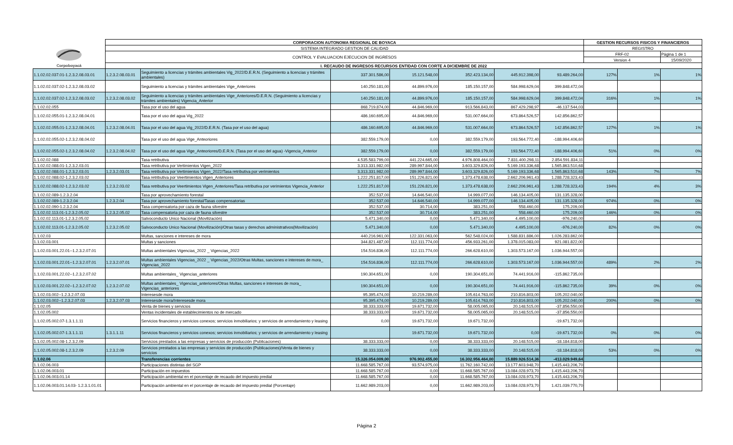| Corpoboyacá | CORPORACION AUTONOMA REGIONAL DE BOYACA | | | | | | | GESTION RECURSOS FISICOS Y FINANCIEROS | | |
| | SISTEMA INTEGRADO GESTION DE CALIDAD | | | | | | | REGISTRO | | |
| | CONTROL Y EVALUACION EJECUCION DE INGRESOS | | | | | | | FRF-02 | | Página 1 de 1 |
| | | | | | | | | Version 4 | | 15/09/2020 |
| | I. RECAUDO DE INGRESOS RECURSOS ENTIDAD CON CORTE A DICIEMBRE DE 2022 | | | | | | | | | |
| 1.1.02.02.037.01-1.2.3.2.08.03.01 | 1.2.3.2.08.03.01 | Seguimiento a licencias y trámites ambientales Vig_2022/D.E.R.N. (Seguimiento a licencias y trámites ambientales) | 337.301.586,00 | 15.121.548,00 | 352.423.134,00 | 445.912.398,00 | 93.489.264,00 | 127% | 1% | 1% |
| 1.1.02.02.037.02-1.2.3.2.08.03.02 | | Seguimiento a licencias y trámites ambientales Vige_Anteriores | 140.250.181,00 | 44.899.976,00 | 185.150.157,00 | 584.998.629,04 | 399.848.472,04 | | | |
| 1.1.02.02.037.02-1.2.3.2.08.03.02 | 1.2.3.2.08.03.02 | Seguimiento a licencias y trámites ambientales Vige_Anteriores/D.E.R.N. (Seguimiento a licencias y trámites ambientales) Vigencia_Anterior | 140.250.181,00 | 44.899.976,00 | 185.150.157,00 | 584.998.629,04 | 399.848.472,04 | 316% | 1% | 1% |
| 1.1.02.02.055 | | Tasa por el uso del agua | 868.719.874,00 | 44.846.969,00 | 913.566.843,00 | 867.429.298,97 | -46.137.544,03 | | | |
| 1.1.02.02.055.01-1.2.3.2.08.04.01 | | Tasa por el uso del agua Vig_2022 | 486.160.695,00 | 44.846.969,00 | 531.007.664,00 | 673.864.526,57 | 142.856.862,57 | | | |
| 1.1.02.02.055.01-1.2.3.2.08.04.01 | 1.2.3.2.08.04.01 | Tasa por el uso del agua Vig_2022/D.E.R.N. (Tasa por el uso del agua) | 486.160.695,00 | 44.846.969,00 | 531.007.664,00 | 673.864.526,57 | 142.856.862,57 | 127% | 1% | 1% |
| 1.1.02.02.055.02-1.2.3.2.08.04.02 | | Tasa por el uso del agua Vige_Anteoriores | 382.559.179,00 | 0,00 | 382.559.179,00 | 193.564.772,40 | -188.994.406,60 | | | |
| 1.1.02.02.055.02-1.2.3.2.08.04.02 | 1.2.3.2.08.04.02 | Tasa por el uso del agua Vige_Anteoriores/D.E.R.N. (Tasa por el uso del agua) -Vigencia_Anterior | 382.559.179,00 | 0,00 | 382.559.179,00 | 193.564.772,40 | -188.994.406,60 | 51% | 0% | 0% |
| 1.1.02.02.088 | | Tasa retributiva | 4.535.583.799,00 | 441.224.665,00 | 4.976.808.464,00 | 7.831.400.298,11 | 2.854.591.834,11 | | | |
| 1.1.02.02.088.01-1.2.3.2.03.01 | | Tasa retributiva por Vertimientos Vigen_2022 | 3.313.331.982,00 | 289.997.844,00 | 3.603.329.826,00 | 5.169.193.336,68 | 1.565.863.510,68 | | | |
| 1.1.02.02.088.01-1.2.3.2.03.01 | 1.2.3.2.03.01 | Tasa retributiva por Vertimientos Vigen_2022/Tasa retributiva por verimientos | 3.313.331.982,00 | 289.997.844,00 | 3.603.329.826,00 | 5.169.193.336,68 | 1.565.863.510,68 | 143% | 7% | 7% |
| 1.1.02.02.088.02-1.2.3.2.03.02 | | Tasa retributiva por Veertimientos Vigen_Anteriores | 1.222.251.817,00 | 151.226.821,00 | 1.373.478.638,00 | 2.662.206.961,43 | 1.288.728.323,43 | | | |
| 1.1.02.02.088.02-1.2.3.2.03.02 | 1.2.3.2.03.02 | Tasa retributiva por Veertimientos Vigen_Anteriores/Tasa retributiva por verimientos Vigencia_Anterior | 1.222.251.817,00 | 151.226.821,00 | 1.373.478.638,00 | 2.662.206.961,43 | 1.288.728.323,43 | 194% | 4% | 3% |
| 1.1.02.02.089-1.2.3.2.04 | | Tasa por aprovechamiento forestal | 352.537,00 | 14.646.540,00 | 14.999.077,00 | 146.134.405,00 | 131.135.328,00 | | | |
| 1.1.02.02.089-1.2.3.2.04 | 1.2.3.2.04 | Tasa por aprovechamiento forestal/Tasas compensatorias | 352.537,00 | 14.646.540,00 | 14.999.077,00 | 146.134.405,00 | 131.135.328,00 | 974% | 0% | 0% |
| 1.1.02.02.090-1.2.3.2.04 | | Tasa compensatoria por caza de fauna silvestre | 352.537,00 | 30.714,00 | 383.251,00 | 558.460,00 | 175.209,00 | | | |
| 1.1.02.02.113.01-1.2.3.2.05.02 | 1.2.3.2.05.02 | Tasa compensatoria por caza de fauna silvestre | 352.537,00 | 30.714,00 | 383.251,00 | 558.460,00 | 175.209,00 | 146% | 0% | 0% |
| 1.1.02.02.113.01-1.2.3.2.05.02 | | Salvoconducto Unico Nacional (Movilización) | 5.471.340,00 | 0,00 | 5.471.340,00 | 4.495.100,00 | -976.240,00 | | | |
| 1.1.02.02.113.01-1.2.3.2.05.02 | 1.2.3.2.05.02 | Salvoconducto Unico Nacional (Movilización)/Otras tasas y derechos administrativos(Movilización) | 5.471.340,00 | 0,00 | 5.471.340,00 | 4.495.100,00 | -976.240,00 | 82% | 0% | 0% |
| 1.1.02.03 | | Multas, sanciones e intereses de mora | 440.216.961,00 | 122.331.063,00 | 562.548.024,00 | 1.588.831.886,00 | 1.026.283.862,00 | | | |
| 1.1.02.03.001 | | Multas y sanciones | 344.821.487,00 | 112.111.774,00 | 456.933.261,00 | 1.378.015.083,00 | 921.081.822,00 | | | |
| 1.1.02.03.001.22.01--1.2.3.2.07.01 | | Multas ambientales Vigencias_2022 _ Vigencias_2022 | 154.516.836,00 | 112.111.774,00 | 266.628.610,00 | 1.303.573.167,00 | 1.036.944.557,00 | | | |
| 1.1.02.03.001.22.01--1.2.3.2.07.01 | 1.2.3.2.07.01 | Multas ambientales Vigencias_2022 _ Vigencias_2022/Otras Multas, sanciones e intereses de mora_ Vigencias_2022 | 154.516.836,00 | 112.111.774,00 | 266.628.610,00 | 1.303.573.167,00 | 1.036.944.557,00 | 489% | 2% | 2% |
| 1.1.02.03.001.22.02--1.2.3.2.07.02 | | Multas ambientales_ Vigencias_anteriores | 190.304.651,00 | 0,00 | 190.304.651,00 | 74.441.916,00 | -115.862.735,00 | | | |
| 1.1.02.03.001.22.02--1.2.3.2.07.02 | 1.2.3.2.07.02 | Multas ambientales_ Vigencias_anteriores/Otras Multas, sanciones e intereses de mora_ Vigencias_anteriores | 190.304.651,00 | 0,00 | 190.304.651,00 | 74.441.916,00 | -115.862.735,00 | 39% | 0% | 0% |
| 1.1.02.03.002--1.2.3.2.07.03 | | Interesesde mora | 95.395.474,00 | 10.219.289,00 | 105.614.763,00 | 210.816.803,00 | 105.202.040,00 | | | |
| 1.1.02.03.002--1.2.3.2.07.03 | 1.2.3.2.07.03 | Interesesde mora/Interesesde mora | 95.395.474,00 | 10.219.289,00 | 105.614.763,00 | 210.816.803,00 | 105.202.040,00 | 200% | 0% | 0% |
| 1.1.02.05 | | Venta de bienes y servicios | 38.333.333,00 | 19.671.732,00 | 58.005.065,00 | 20.148.515,00 | -37.856.550,00 | | | |
| 1.1.02.05.002 | | Ventas incidentales de establecimientos no de mercado | 38.333.333,00 | 19.671.732,00 | 58.005.065,00 | 20.148.515,00 | -37.856.550,00 | | | |
| 1.1.02.05.002.07-1.3.1.1.11 | | Servicios financieros y servicios conexos; servicios inmobiliarios; y servicios de arrendamiento y leasing | 0,00 | 19.671.732,00 | 19.671.732,00 | | -19.671.732,00 | | | |
| 1.1.02.05.002.07-1.3.1.1.11 | 1.3.1.1.11 | Servicios financieros y servicios conexos; servicios inmobiliarios; y servicios de arrendamiento y leasing | | 19.671.732,00 | 19.671.732,00 | 0,00 | -19.671.732,00 | 0% | 0% | 0% |
| 1.1.02.05.002.08-1.2.3.2.09 | | Servicios prestados a las empresas y servicios de producción (Publicaciones) | 38.333.333,00 | 0,00 | 38.333.333,00 | 20.148.515,00 | -18.184.818,00 | | | |
| 1.1.02.05.002.08-1.2.3.2.09 | 1.2.3.2.09 | Servicios prestados a las empresas y servicios de producción (Publicaciones)/Venta de bienes y servicios | 38.333.333,00 | 0,00 | 38.333.333,00 | 20.148.515,00 | -18.184.818,00 | 53% | 0% | 0% |
| 1.1.02.06 | | Transferencias corrientes | 15.326.054.009,00 | 976.902.455,00 | 16.302.956.464,00 | 15.889.926.514,36 | -413.029.949,64 | | | |
| 1.1.02.06.003 | | Participaciones distintas del SGP | 11.668.585.767,00 | 93.574.975,00 | 11.762.160.742,00 | 13.177.603.948,70 | 1.415.443.206,70 | | | |
| 1.1.02.06.003.01 | | Participación en impuestos | 11.668.585.767,00 | 0,00 | 11.668.585.767,00 | 13.084.028.973,70 | 1.415.443.206,70 | | | |
| 1.1.02.06.003.01.14 | | Participación ambiental en el porcentaje de recaudo del impuesto predial | 11.668.585.767,00 | 0,00 | 11.668.585.767,00 | 13.084.028.973,70 | 1.415.443.206,70 | | | |
| 1.1.02.06.003.01.14.03- 1.2.3.1.01.01 | | Participación ambiental en el porcentaje de recaudo del impuesto predial (Porcentaje) | 11.662.989.203,00 | 0,00 | 11.662.989.203,00 | 13.084.028.973,70 | 1.421.039.770,70 | | | |
Página 2